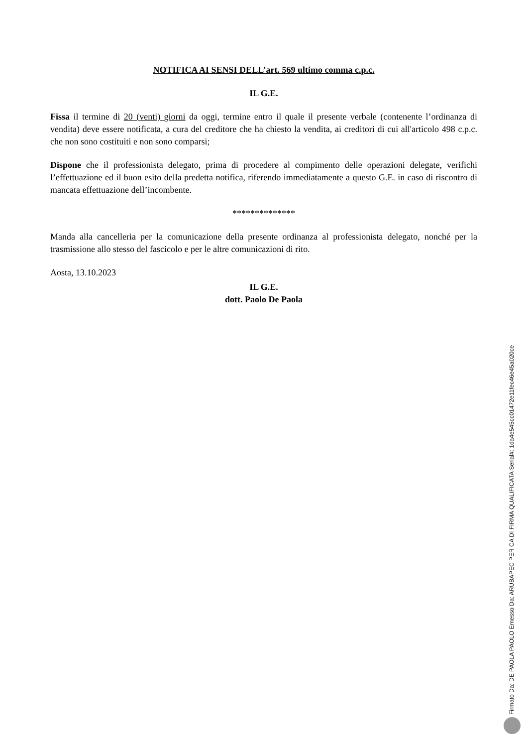NOTIFICA AI SENSI DELL’art. 569 ultimo comma c.p.c.
IL G.E.
Fissa il termine di 20 (venti) giorni da oggi, termine entro il quale il presente verbale (contenente l’ordinanza di vendita) deve essere notificata, a cura del creditore che ha chiesto la vendita, ai creditori di cui all'articolo 498 c.p.c. che non sono costituiti e non sono comparsi;
Dispone che il professionista delegato, prima di procedere al compimento delle operazioni delegate, verifichi l’effettuazione ed il buon esito della predetta notifica, riferendo immediatamente a questo G.E. in caso di riscontro di mancata effettuazione dell’incombente.
**************
Manda alla cancelleria per la comunicazione della presente ordinanza al professionista delegato, nonché per la trasmissione allo stesso del fascicolo e per le altre comunicazioni di rito.
Aosta, 13.10.2023
IL G.E.
dott. Paolo De Paola
Firmato Da: DE PAOLA PAOLO Emesso Da: ARUBAPEC PER CA DI FIRMA QUALIFICATA Serial#: 1da4e545cc01472e11fec46e45a020ce